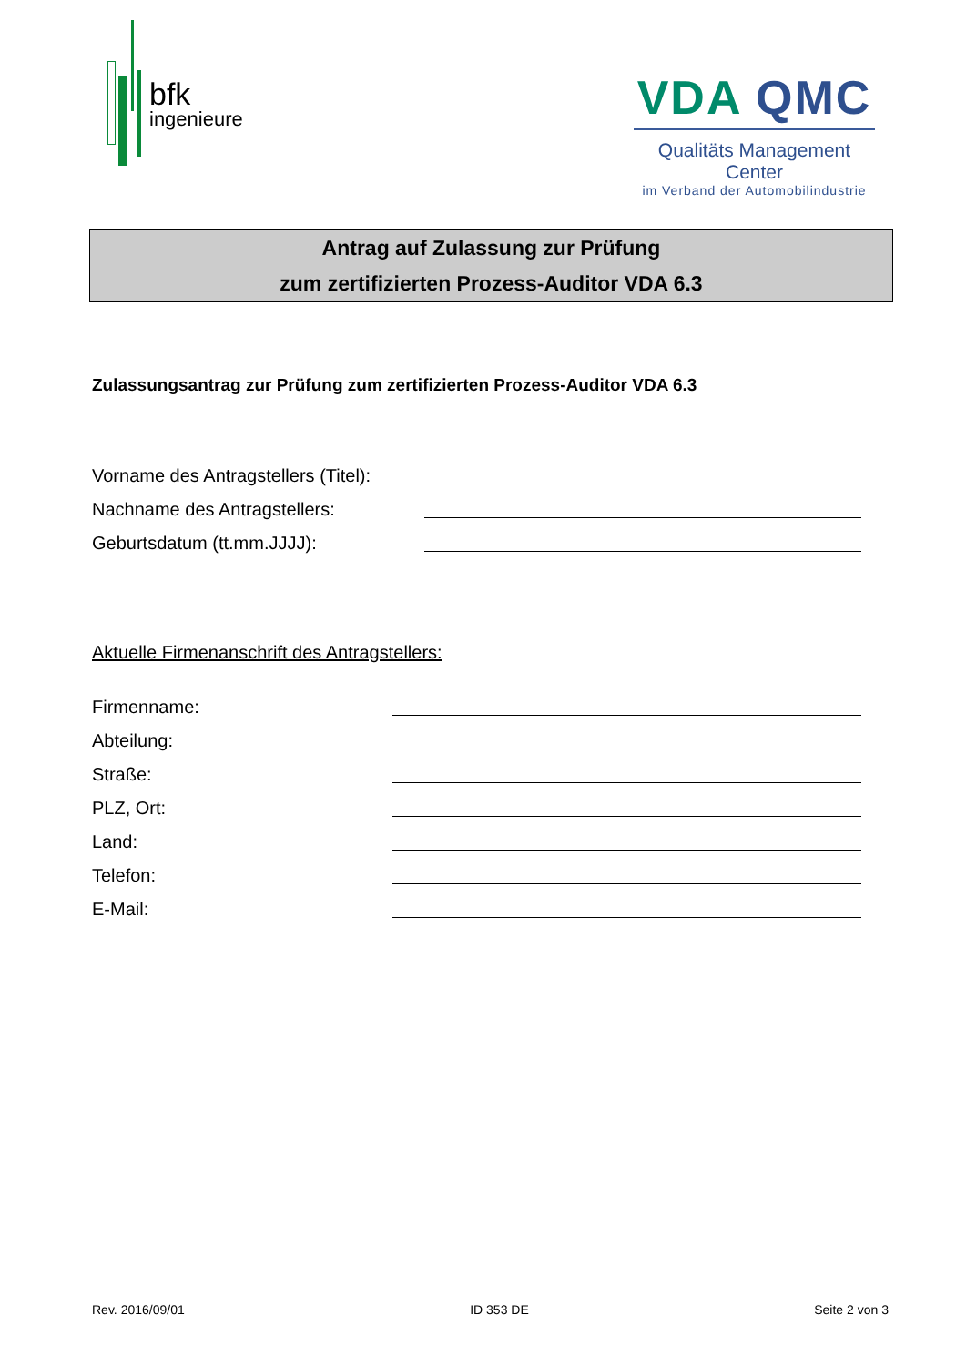bfk
ingenieure
VDA QMC
Qualitäts Management Center
im Verband der Automobilindustrie
Antrag auf Zulassung zur Prüfung
zum zertifizierten Prozess-Auditor VDA 6.3
Zulassungsantrag zur Prüfung zum zertifizierten Prozess-Auditor VDA 6.3
Vorname des Antragstellers (Titel):
Nachname des Antragstellers:
Geburtsdatum (tt.mm.JJJJ):
Aktuelle Firmenanschrift des Antragstellers:
Firmenname:
Abteilung:
Straße:
PLZ, Ort:
Land:
Telefon:
E-Mail:
Rev. 2016/09/01 ID 353 DE Seite 2 von 3